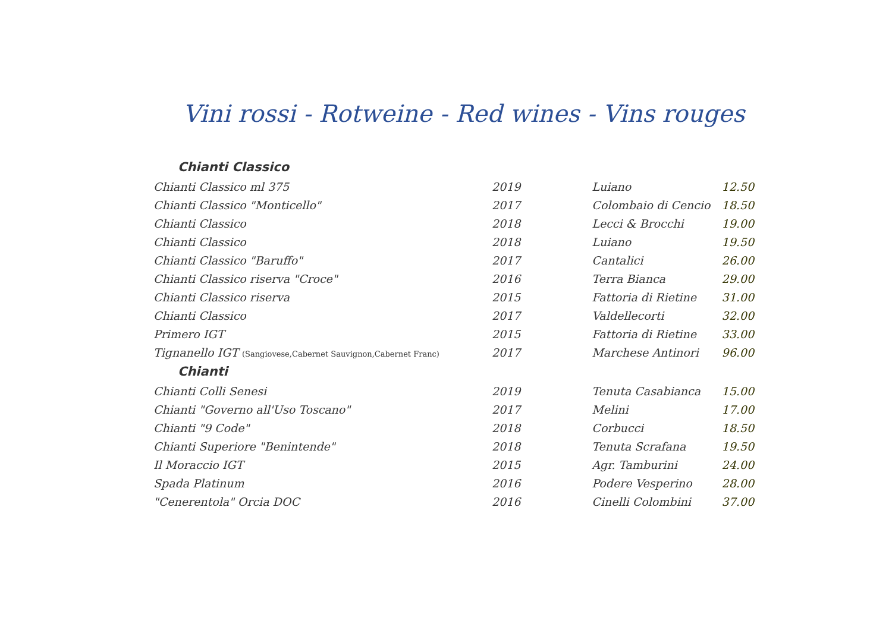Vini rossi - Rotweine - Red wines - Vins rouges
| Chianti Classico | | | |
| --- | --- | --- | --- |
| Chianti Classico ml 375 | 2019 | Luiano | 12.50 |
| Chianti Classico "Monticello" | 2017 | Colombaio di Cencio | 18.50 |
| Chianti Classico | 2018 | Lecci & Brocchi | 19.00 |
| Chianti Classico | 2018 | Luiano | 19.50 |
| Chianti Classico "Baruffo" | 2017 | Cantalici | 26.00 |
| Chianti Classico riserva "Croce" | 2016 | Terra Bianca | 29.00 |
| Chianti Classico riserva | 2015 | Fattoria di Rietine | 31.00 |
| Chianti Classico | 2017 | Valdellecorti | 32.00 |
| Primero IGT | 2015 | Fattoria di Rietine | 33.00 |
| Tignanello IGT (Sangiovese,Cabernet Sauvignon,Cabernet Franc) | 2017 | Marchese Antinori | 96.00 |
| Chianti | | | |
| Chianti Colli Senesi | 2019 | Tenuta Casabianca | 15.00 |
| Chianti "Governo all'Uso Toscano" | 2017 | Melini | 17.00 |
| Chianti "9 Code" | 2018 | Corbucci | 18.50 |
| Chianti Superiore "Benintende" | 2018 | Tenuta Scrafana | 19.50 |
| Il Moraccio IGT | 2015 | Agr. Tamburini | 24.00 |
| Spada Platinum | 2016 | Podere Vesperino | 28.00 |
| "Cenerentola" Orcia DOC | 2016 | Cinelli Colombini | 37.00 |